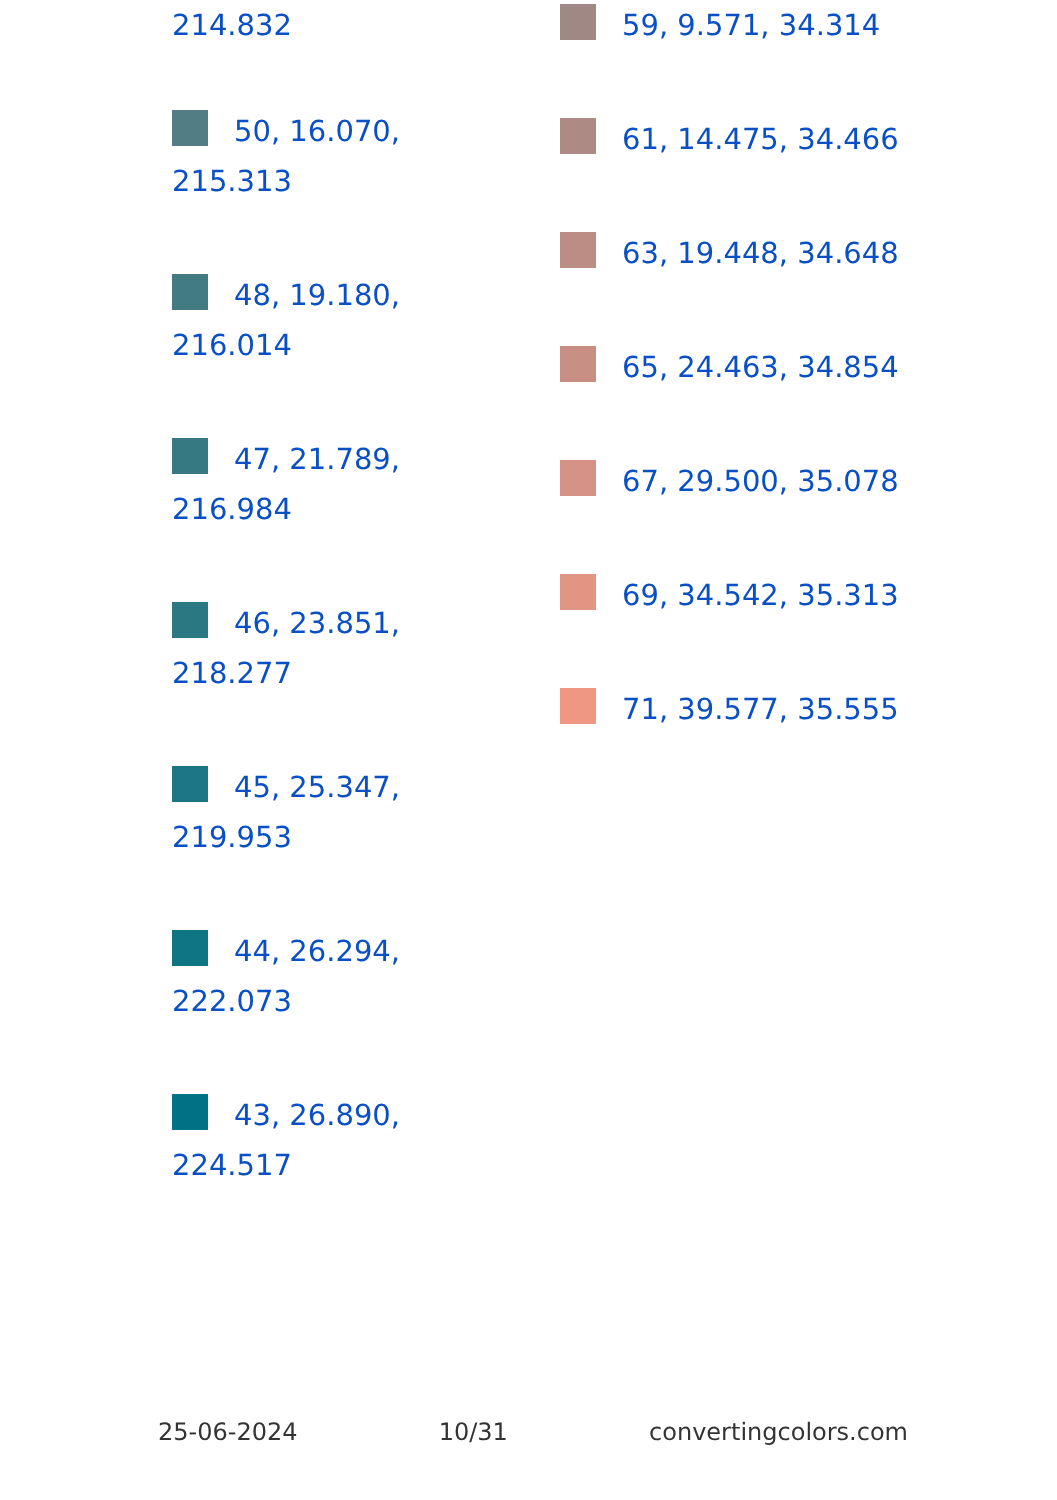214.832
50, 16.070, 215.313
48, 19.180, 216.014
47, 21.789, 216.984
46, 23.851, 218.277
45, 25.347, 219.953
44, 26.294, 222.073
43, 26.890, 224.517
59, 9.571, 34.314
61, 14.475, 34.466
63, 19.448, 34.648
65, 24.463, 34.854
67, 29.500, 35.078
69, 34.542, 35.313
71, 39.577, 35.555
25-06-2024 10/31 convertingcolors.com